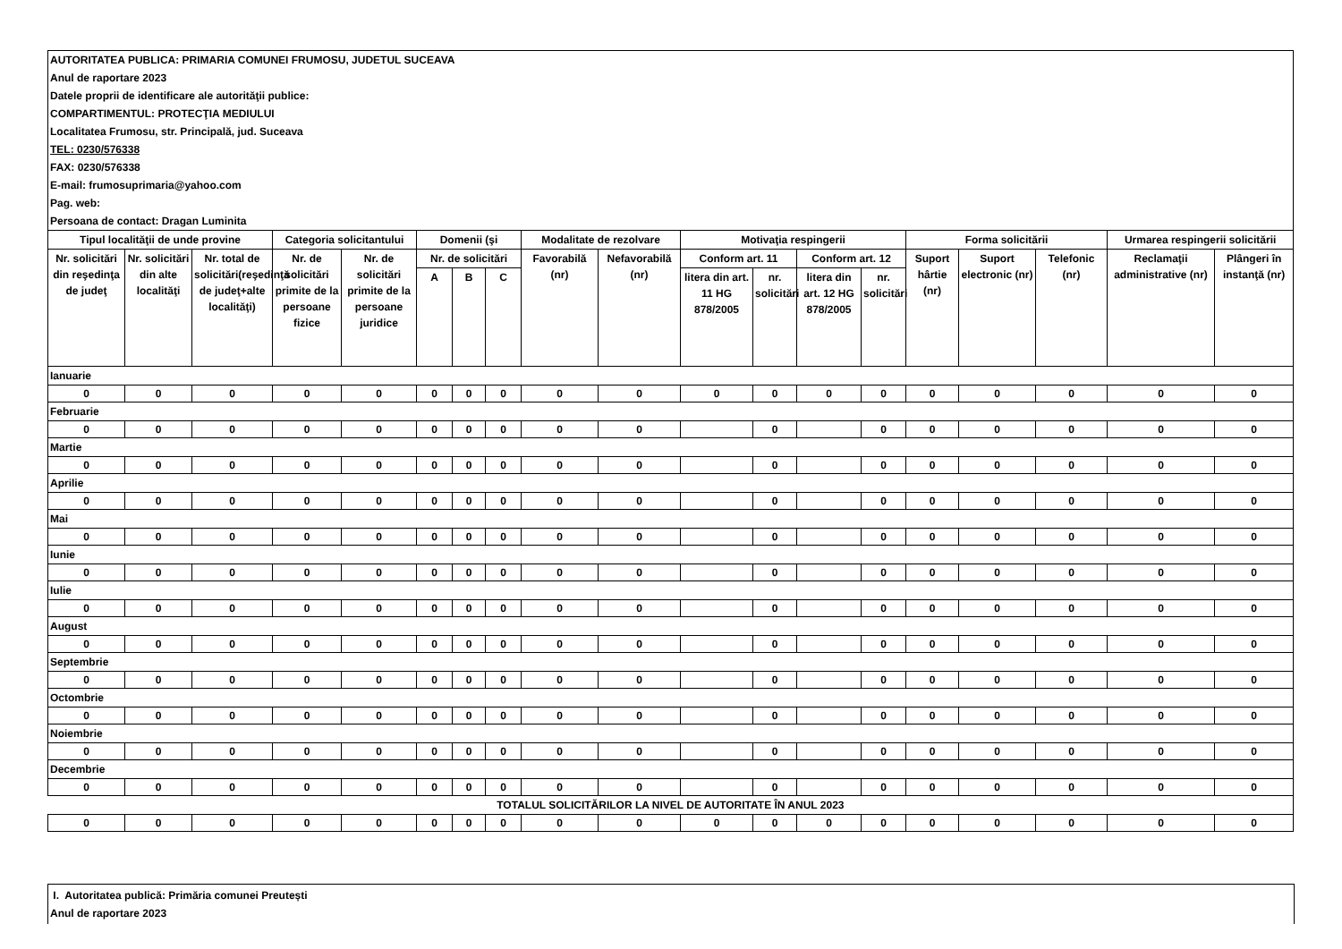| AUTORITATEA PUBLICA: PRIMARIA COMUNEI FRUMOSU, JUDETUL SUCEAVA | | | | | | | | | | | | | | | | | | |
| Anul de raportare 2023 | | | | | | | | | | | | | | | | | | |
| Datele proprii de identificare ale autorităţii publice: | | | | | | | | | | | | | | | | | | |
| COMPARTIMENTUL: PROTECŢIA MEDIULUI | | | | | | | | | | | | | | | | | | |
| Localitatea Frumosu, str. Principală, jud. Suceava | | | | | | | | | | | | | | | | | | |
| TEL: 0230/576338 | | | | | | | | | | | | | | | | | | |
| FAX: 0230/576338 | | | | | | | | | | | | | | | | | | |
| E-mail: frumosuprimaria@yahoo.com | | | | | | | | | | | | | | | | | | |
| Pag. web: | | | | | | | | | | | | | | | | | | |
| Persoana de contact: Dragan Luminita | | | | | | | | | | | | | | | | | | |
| Tipul localităţii de unde provine | | | Categoria solicitantului | | Domenii (şi | | | Modalitate de rezolvare | | Motivaţia respingerii | | | | Forma solicitării | | | Urmarea respingerii solicitării | |
| Nr. solicitări din reşedinţa de judeţ | Nr. solicitări din alte localităţi | Nr. total de solicitări(reşedinţă de judeţ+alte localităţi) | Nr. de solicitări primite de la persoane fizice | Nr. de solicitări primite de la persoane juridice | Nr. de solicitări | | | Favorabilă (nr) | Nefavorabilă (nr) | Conform art. 11 | | Conform art. 12 | | Suport hârtie (nr) | Suport electronic (nr) | Telefonic (nr) | Reclamaţii administrative (nr) | Plângeri în instanţă (nr) |
| | | | | | A | B | C | | | litera din art. 11 HG 878/2005 | nr. solicitări | litera din art. 12 HG 878/2005 | nr. solicitări | | | | | |
| Ianuarie | | | | | | | | | | | | | | | | | | |
| 0 | 0 | 0 | 0 | 0 | 0 | 0 | 0 | 0 | 0 | 0 | 0 | 0 | 0 | 0 | 0 | 0 | 0 | 0 |
| Februarie | | | | | | | | | | | | | | | | | | |
| 0 | 0 | 0 | 0 | 0 | 0 | 0 | 0 | 0 | 0 | | 0 | | 0 | 0 | 0 | 0 | 0 | 0 |
| Martie | | | | | | | | | | | | | | | | | | |
| 0 | 0 | 0 | 0 | 0 | 0 | 0 | 0 | 0 | 0 | | 0 | | 0 | 0 | 0 | 0 | 0 | 0 |
| Aprilie | | | | | | | | | | | | | | | | | | |
| 0 | 0 | 0 | 0 | 0 | 0 | 0 | 0 | 0 | 0 | | 0 | | 0 | 0 | 0 | 0 | 0 | 0 |
| Mai | | | | | | | | | | | | | | | | | | |
| 0 | 0 | 0 | 0 | 0 | 0 | 0 | 0 | 0 | 0 | | 0 | | 0 | 0 | 0 | 0 | 0 | 0 |
| Iunie | | | | | | | | | | | | | | | | | | |
| 0 | 0 | 0 | 0 | 0 | 0 | 0 | 0 | 0 | 0 | | 0 | | 0 | 0 | 0 | 0 | 0 | 0 |
| Iulie | | | | | | | | | | | | | | | | | | |
| 0 | 0 | 0 | 0 | 0 | 0 | 0 | 0 | 0 | 0 | | 0 | | 0 | 0 | 0 | 0 | 0 | 0 |
| August | | | | | | | | | | | | | | | | | | |
| 0 | 0 | 0 | 0 | 0 | 0 | 0 | 0 | 0 | 0 | | 0 | | 0 | 0 | 0 | 0 | 0 | 0 |
| Septembrie | | | | | | | | | | | | | | | | | | |
| 0 | 0 | 0 | 0 | 0 | 0 | 0 | 0 | 0 | 0 | | 0 | | 0 | 0 | 0 | 0 | 0 | 0 |
| Octombrie | | | | | | | | | | | | | | | | | | |
| 0 | 0 | 0 | 0 | 0 | 0 | 0 | 0 | 0 | 0 | | 0 | | 0 | 0 | 0 | 0 | 0 | 0 |
| Noiembrie | | | | | | | | | | | | | | | | | | |
| 0 | 0 | 0 | 0 | 0 | 0 | 0 | 0 | 0 | 0 | | 0 | | 0 | 0 | 0 | 0 | 0 | 0 |
| Decembrie | | | | | | | | | | | | | | | | | | |
| 0 | 0 | 0 | 0 | 0 | 0 | 0 | 0 | 0 | 0 | | 0 | | 0 | 0 | 0 | 0 | 0 | 0 |
| TOTALUL SOLICITĂRILOR LA NIVEL DE AUTORITATE ÎN ANUL 2023 | | | | | | | | | | | | | | | | | | |
| 0 | 0 | 0 | 0 | 0 | 0 | 0 | 0 | 0 | 0 | 0 | 0 | 0 | 0 | 0 | 0 | 0 | 0 | 0 |
I. Autoritatea publică: Primăria comunei Preutești
Anul de raportare 2023